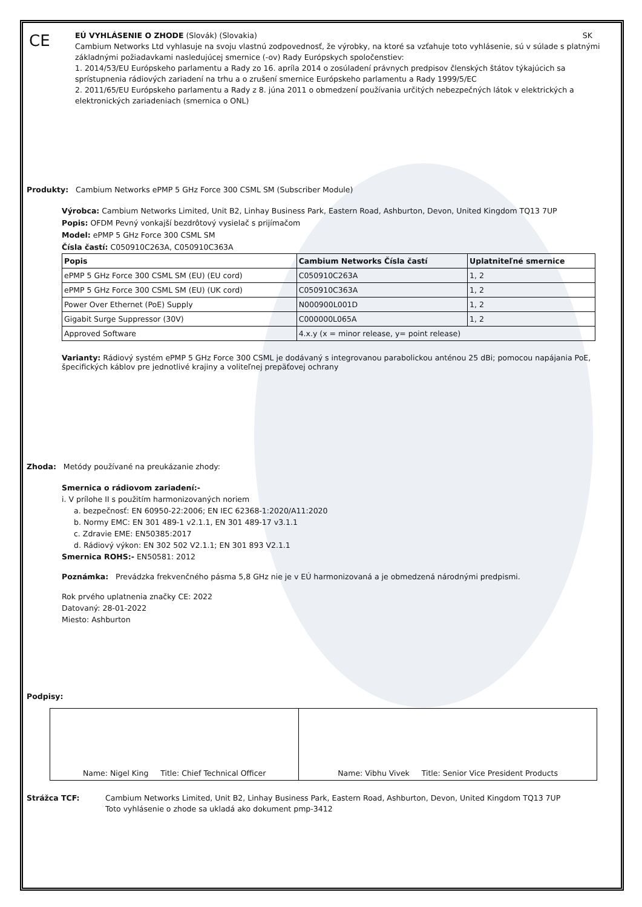CE
EÚ VYHLÁSENIE O ZHODE (Slovák) (Slovakia) SK
Cambium Networks Ltd vyhlasuje na svoju vlastnú zodpovednosť, že výrobky, na ktoré sa vzťahuje toto vyhlásenie, sú v súlade s platnými základnými požiadavkami nasledujúcej smernice (-ov) Rady Európskych spoločenstiev:
1. 2014/53/EU Európskeho parlamentu a Rady zo 16. apríla 2014 o zosúladení právnych predpisov členských štátov týkajúcich sa sprístupnenia rádiových zariadení na trhu a o zrušení smernice Európskeho parlamentu a Rady 1999/5/EC
2. 2011/65/EU Európskeho parlamentu a Rady z 8. júna 2011 o obmedzení používania určitých nebezpečných látok v elektrických a elektronických zariadeniach (smernica o ONL)
Produkty: Cambium Networks ePMP 5 GHz Force 300 CSML SM (Subscriber Module)
Výrobca: Cambium Networks Limited, Unit B2, Linhay Business Park, Eastern Road, Ashburton, Devon, United Kingdom TQ13 7UP
Popis: OFDM Pevný vonkajší bezdrôtový vysielač s prijímačom
Model: ePMP 5 GHz Force 300 CSML SM
Čísla častí: C050910C263A, C050910C363A
| Popis | Cambium Networks Čísla častí | Uplatniteľné smernice |
| --- | --- | --- |
| ePMP 5 GHz Force 300 CSML SM (EU) (EU cord) | C050910C263A | 1, 2 |
| ePMP 5 GHz Force 300 CSML SM (EU) (UK cord) | C050910C363A | 1, 2 |
| Power Over Ethernet (PoE) Supply | N000900L001D | 1, 2 |
| Gigabit Surge Suppressor (30V) | C000000L065A | 1, 2 |
| Approved Software | 4.x.y (x = minor release, y= point release) | |
Varianty: Rádiový systém ePMP 5 GHz Force 300 CSML je dodávaný s integrovanou parabolickou anténou 25 dBi; pomocou napájania PoE, špecifických káblov pre jednotlivé krajiny a voliteľnej prepäťovej ochrany
Zhoda: Metódy používané na preukázanie zhody:
Smernica o rádiovom zariadení:-
i. V prílohe II s použitím harmonizovaných noriem
a. bezpečnosť: EN 60950-22:2006; EN IEC 62368-1:2020/A11:2020
b. Normy EMC: EN 301 489-1 v2.1.1, EN 301 489-17 v3.1.1
c. Zdravie EME: EN50385:2017
d. Rádiový výkon: EN 302 502 V2.1.1; EN 301 893 V2.1.1
Smernica ROHS:- EN50581: 2012
Poznámka: Prevádzka frekvenčného pásma 5,8 GHz nie je v EÚ harmonizovaná a je obmedzená národnými predpismi.
Rok prvého uplatnenia značky CE: 2022
Datovaný: 28-01-2022
Miesto: Ashburton
Podpisy:
| Name: Nigel King Title: Chief Technical Officer | Name: Vibhu Vivek Title: Senior Vice President Products |
Strážca TCF: Cambium Networks Limited, Unit B2, Linhay Business Park, Eastern Road, Ashburton, Devon, United Kingdom TQ13 7UP
Toto vyhlásenie o zhode sa ukladá ako dokument pmp-3412